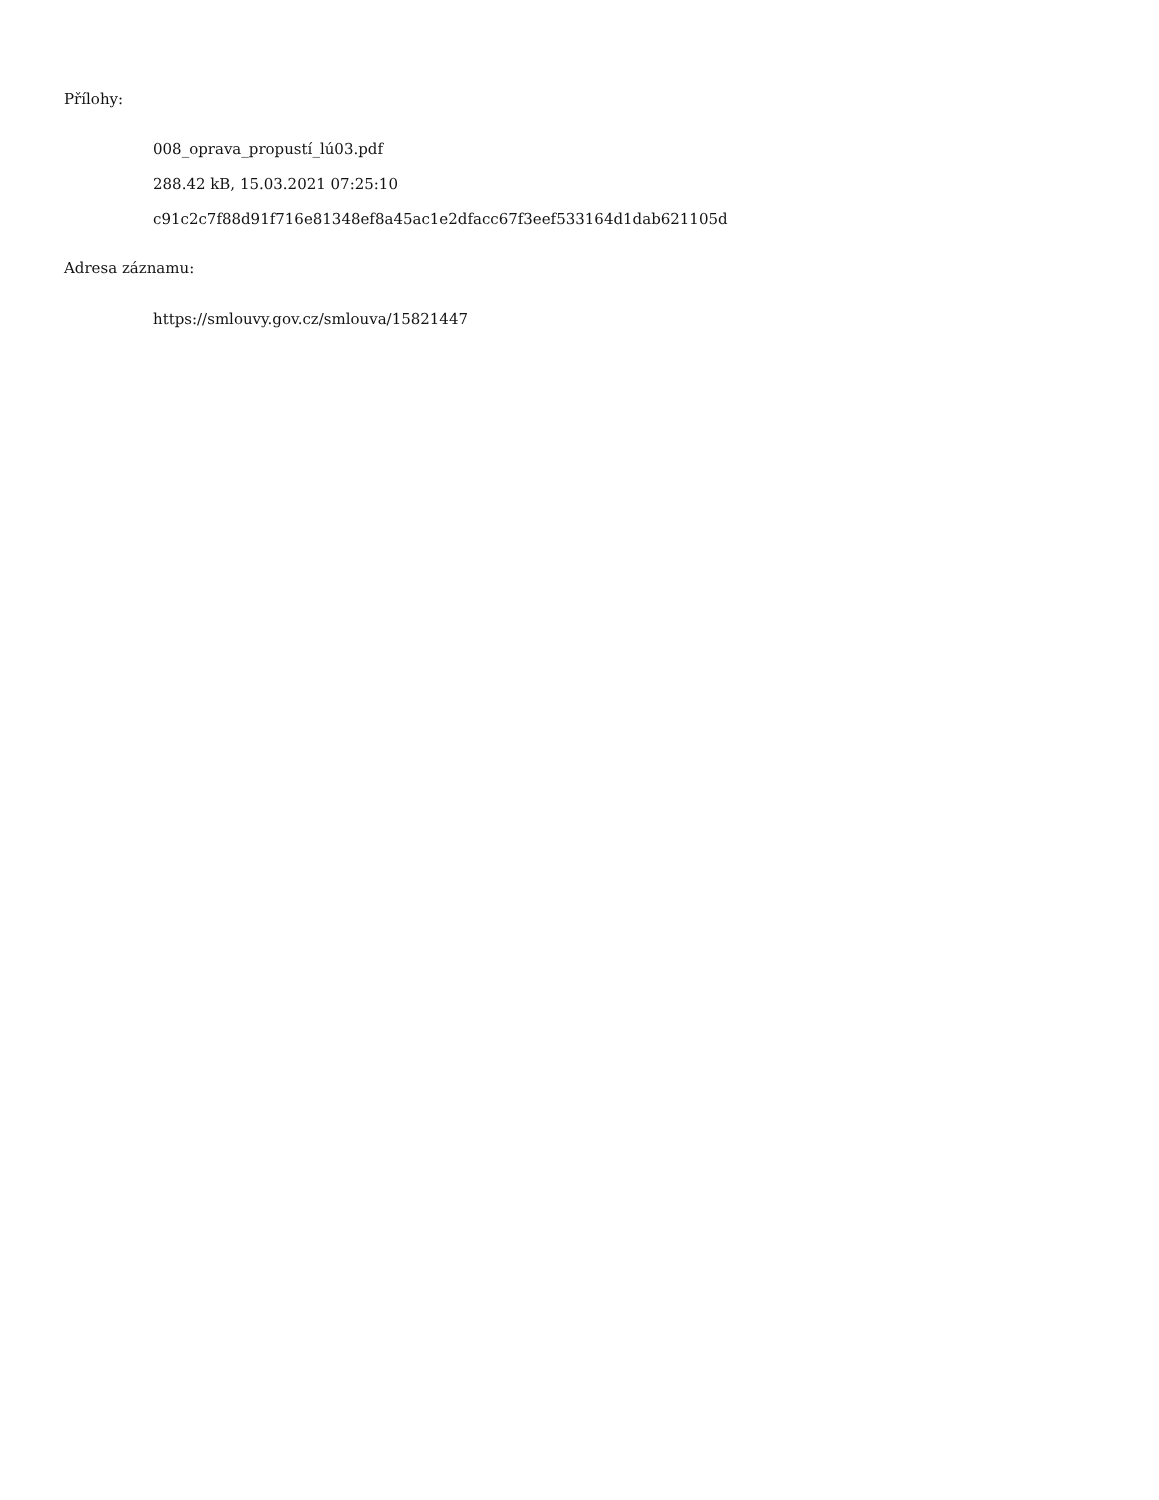Přílohy:
008_oprava_propustí_lú03.pdf
288.42 kB, 15.03.2021 07:25:10
c91c2c7f88d91f716e81348ef8a45ac1e2dfacc67f3eef533164d1dab621105d
Adresa záznamu:
https://smlouvy.gov.cz/smlouva/15821447